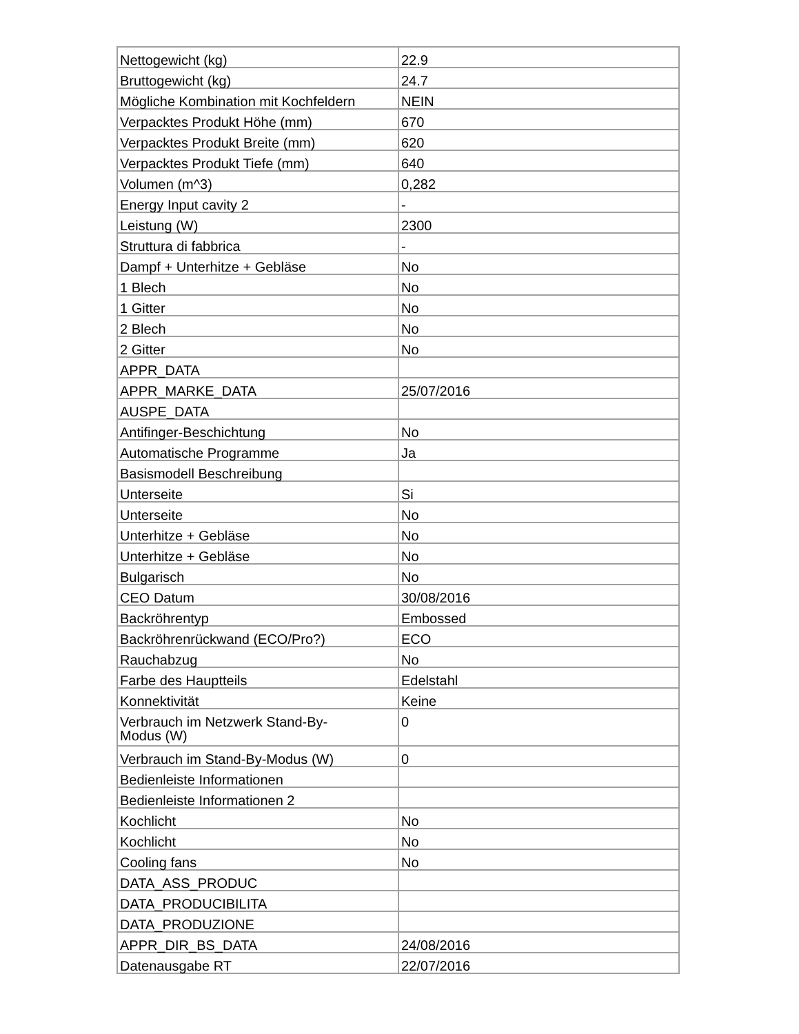| Nettogewicht (kg) | 22.9 |
| Bruttogewicht (kg) | 24.7 |
| Mögliche Kombination mit Kochfeldern | NEIN |
| Verpacktes Produkt Höhe (mm) | 670 |
| Verpacktes Produkt Breite (mm) | 620 |
| Verpacktes Produkt Tiefe (mm) | 640 |
| Volumen (m^3) | 0,282 |
| Energy Input cavity 2 | - |
| Leistung (W) | 2300 |
| Struttura di fabbrica | - |
| Dampf + Unterhitze + Gebläse | No |
| 1 Blech | No |
| 1 Gitter | No |
| 2 Blech | No |
| 2 Gitter | No |
| APPR_DATA | |
| APPR_MARKE_DATA | 25/07/2016 |
| AUSPE_DATA | |
| Antifinger-Beschichtung | No |
| Automatische Programme | Ja |
| Basismodell Beschreibung | |
| Unterseite | Si |
| Unterseite | No |
| Unterhitze + Gebläse | No |
| Unterhitze + Gebläse | No |
| Bulgarisch | No |
| CEO Datum | 30/08/2016 |
| Backröhrentyp | Embossed |
| Backröhrenrückwand (ECO/Pro?) | ECO |
| Rauchabzug | No |
| Farbe des Hauptteils | Edelstahl |
| Konnektivität | Keine |
| Verbrauch im Netzwerk Stand-By- Modus (W) | 0 |
| Verbrauch im Stand-By-Modus (W) | 0 |
| Bedienleiste Informationen | |
| Bedienleiste Informationen 2 | |
| Kochlicht | No |
| Kochlicht | No |
| Cooling fans | No |
| DATA_ASS_PRODUC | |
| DATA_PRODUCIBILITA | |
| DATA_PRODUZIONE | |
| APPR_DIR_BS_DATA | 24/08/2016 |
| Datenausgabe RT | 22/07/2016 |